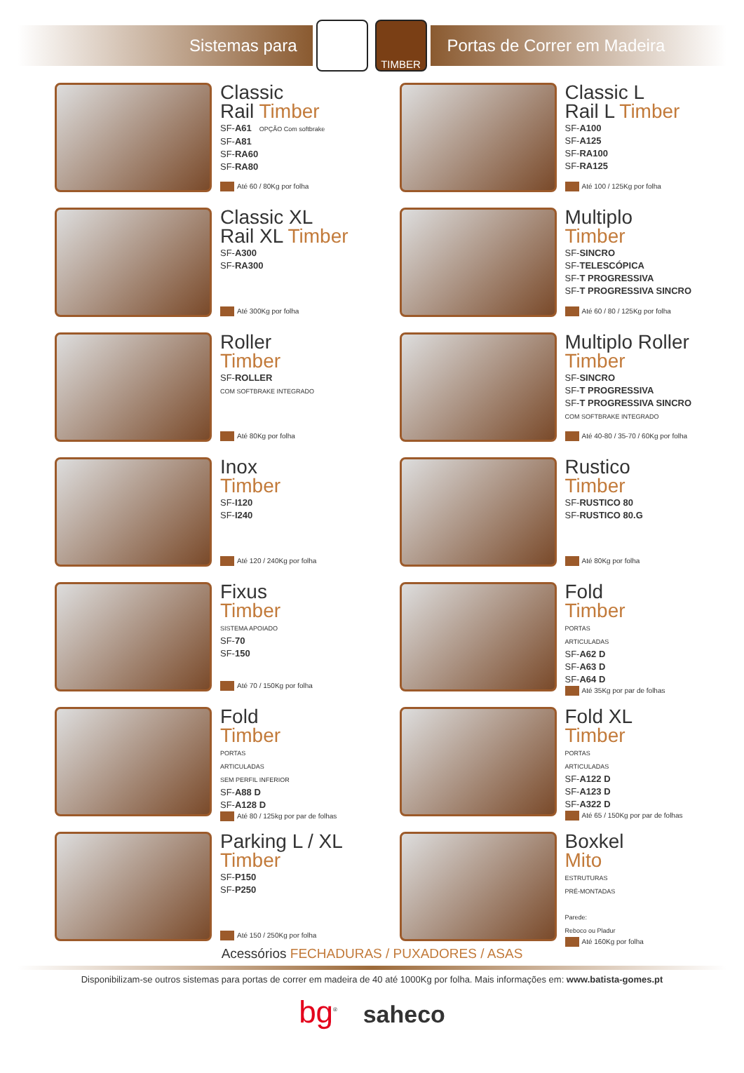Sistemas para
TIMBER
Portas de Correr em Madeira
Classic
Rail Timber
SF-A61 OPÇÃO Com softbrake
SF-A81
SF-RA60
SF-RA80
Até 60 / 80Kg por folha
Classic L
Rail L Timber
SF-A100
SF-A125
SF-RA100
SF-RA125
Até 100 / 125Kg por folha
Classic XL
Rail XL Timber
SF-A300
SF-RA300
Até 300Kg por folha
Multiplo
Timber
SF-SINCRO
SF-TELESCÓPICA
SF-T PROGRESSIVA
SF-T PROGRESSIVA SINCRO
Até 60 / 80 / 125Kg por folha
Roller
Timber
SF-ROLLER
COM SOFTBRAKE INTEGRADO
Até 80Kg por folha
Multiplo Roller
Timber
SF-SINCRO
SF-T PROGRESSIVA
SF-T PROGRESSIVA SINCRO
COM SOFTBRAKE INTEGRADO
Até 40-80 / 35-70 / 60Kg por folha
Inox
Timber
SF-I120
SF-I240
Até 120 / 240Kg por folha
Rustico
Timber
SF-RUSTICO 80
SF-RUSTICO 80.G
Até 80Kg por folha
Fixus
Timber
SISTEMA APOIADO
SF-70
SF-150
Até 70 / 150Kg por folha
Fold
Timber
PORTAS
ARTICULADAS
SF-A62 D
SF-A63 D
SF-A64 D
Até 35Kg por par de folhas
Fold
Timber
PORTAS
ARTICULADAS
SEM PERFIL INFERIOR
SF-A88 D
SF-A128 D
Até 80 / 125kg por par de folhas
Fold XL
Timber
PORTAS
ARTICULADAS
SF-A122 D
SF-A123 D
SF-A322 D
Até 65 / 150Kg por par de folhas
Parking L / XL
Timber
SF-P150
SF-P250
Até 150 / 250Kg por folha
Boxkel
Mito
ESTRUTURAS
PRÉ-MONTADAS
Parede:
Reboco ou Pladur
Até 160Kg por folha
Acessórios FECHADURAS / PUXADORES / ASAS
Disponibilizam-se outros sistemas para portas de correr em madeira de 40 até 1000Kg por folha. Mais informações em: www.batista-gomes.pt
bg<sup>®</sup> saheco